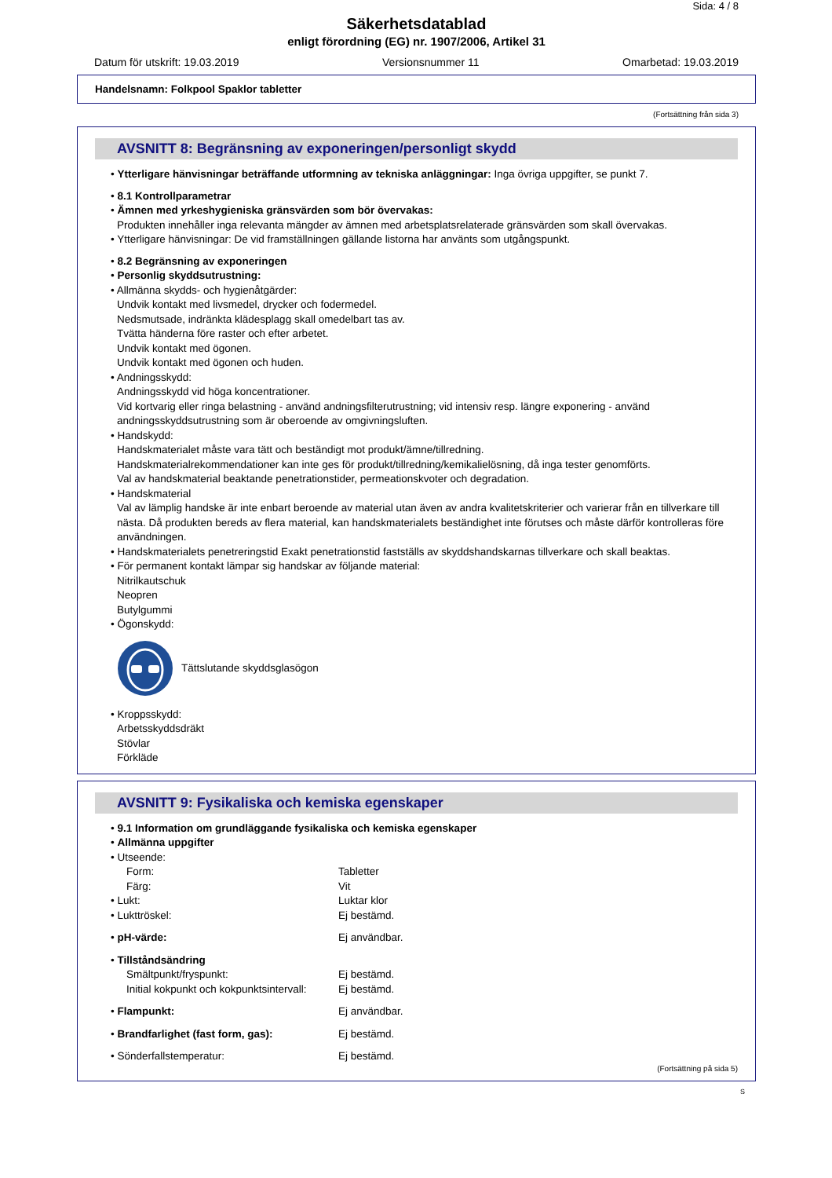Sida: 4 / 8
Säkerhetsdatablad
enligt förordning (EG) nr. 1907/2006, Artikel 31
Datum för utskrift: 19.03.2019 Versionsnummer 11 Omarbetad: 19.03.2019
Handelsnamn: Folkpool Spaklor tabletter
(Fortsättning från sida 3)
AVSNITT 8: Begränsning av exponeringen/personligt skydd
• Ytterligare hänvisningar beträffande utformning av tekniska anläggningar: Inga övriga uppgifter, se punkt 7.
• 8.1 Kontrollparametrar
• Ämnen med yrkeshygieniska gränsvärden som bör övervakas:
Produkten innehåller inga relevanta mängder av ämnen med arbetsplatsrelaterade gränsvärden som skall övervakas.
• Ytterligare hänvisningar: De vid framställningen gällande listorna har använts som utgångspunkt.
• 8.2 Begränsning av exponeringen
• Personlig skyddsutrustning:
• Allmänna skydds- och hygienåtgärder:
Undvik kontakt med livsmedel, drycker och fodermedel.
Nedsmutsade, indränkta klädesplagg skall omedelbart tas av.
Tvätta händerna före raster och efter arbetet.
Undvik kontakt med ögonen.
Undvik kontakt med ögonen och huden.
• Andningsskydd:
Andningsskydd vid höga koncentrationer.
Vid kortvarig eller ringa belastning - använd andningsfilterutrustning; vid intensiv resp. längre exponering - använd andningsskyddsutrustning som är oberoende av omgivningsluften.
• Handskydd:
Handskmaterialet måste vara tätt och beständigt mot produkt/ämne/tillredning.
Handskmaterialrekommendationer kan inte ges för produkt/tillredning/kemikalielösning, då inga tester genomförts.
Val av handskmaterial beaktande penetrationstider, permeationskvoter och degradation.
• Handskmaterial
Val av lämplig handske är inte enbart beroende av material utan även av andra kvalitetskriterier och varierar från en tillverkare till nästa. Då produkten bereds av flera material, kan handskmaterialets beständighet inte förutses och måste därför kontrolleras före användningen.
• Handskmaterialets penetreringstid Exakt penetrationstid fastställs av skyddshandskarnas tillverkare och skall beaktas.
• För permanent kontakt lämpar sig handskar av följande material:
Nitrilkautschuk
Neopren
Butylgummi
• Ögonskydd:
Tättslutande skyddsglasögon
• Kroppsskydd:
Arbetsskyddsdräkt
Stövlar
Förkläde
AVSNITT 9: Fysikaliska och kemiska egenskaper
• 9.1 Information om grundläggande fysikaliska och kemiska egenskaper
• Allmänna uppgifter
| • Utseende: | |
| Form: | Tabletter |
| Färg: | Vit |
| • Lukt: | Luktar klor |
| • Lukttröskel: | Ej bestämd. |
| • pH-värde: | Ej användbar. |
| • Tillståndsändring | |
| Smältpunkt/fryspunkt: | Ej bestämd. |
| Initial kokpunkt och kokpunktsintervall: | Ej bestämd. |
| • Flampunkt: | Ej användbar. |
| • Brandfarlighet (fast form, gas): | Ej bestämd. |
| • Sönderfallstemperatur: | Ej bestämd. |
(Fortsättning på sida 5)
S